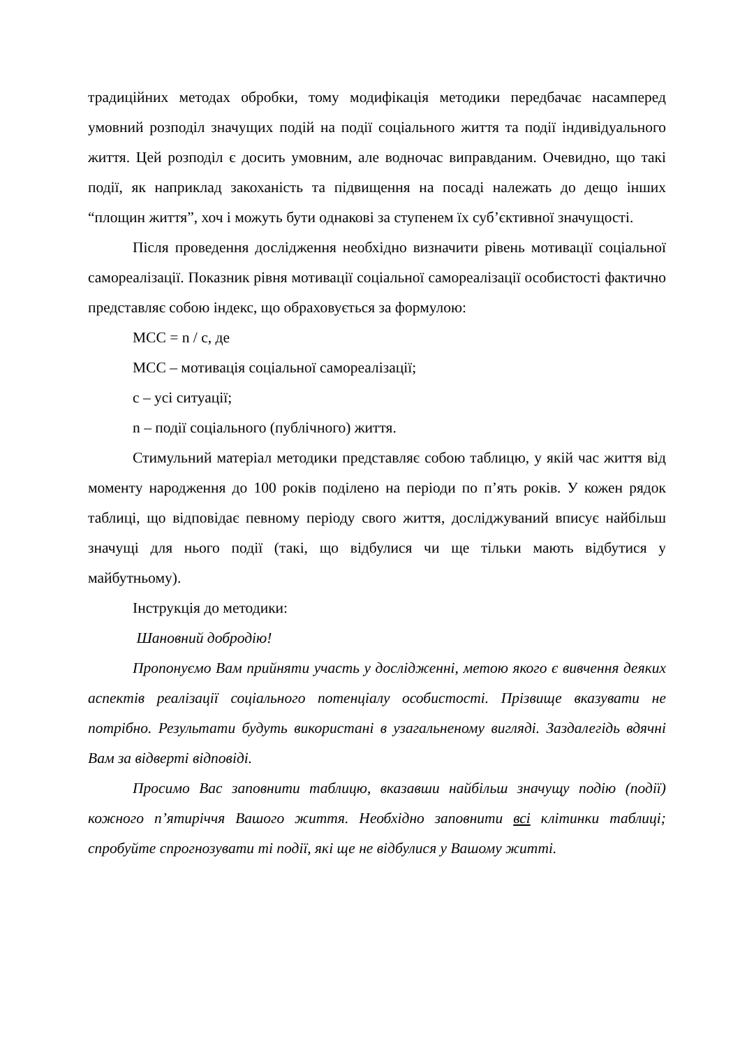традиційних методах обробки, тому модифікація методики передбачає насамперед умовний розподіл значущих подій на події соціального життя та події індивідуального життя. Цей розподіл є досить умовним, але водночас виправданим. Очевидно, що такі події, як наприклад закоханість та підвищення на посаді належать до дещо інших “площин життя”, хоч і можуть бути однакові за ступенем їх суб’єктивної значущості.
Після проведення дослідження необхідно визначити рівень мотивації соціальної самореалізації. Показник рівня мотивації соціальної самореалізації особистості фактично представляє собою індекс, що обраховується за формулою:
МСС = n / c, де
МСС – мотивація соціальної самореалізації;
с – усі ситуації;
n – події соціального (публічного) життя.
Стимульний матеріал методики представляє собою таблицю, у якій час життя від моменту народження до 100 років поділено на періоди по п’ять років. У кожен рядок таблиці, що відповідає певному періоду свого життя, досліджуваний вписує найбільш значущі для нього події (такі, що відбулися чи ще тільки мають відбутися у майбутньому).
Інструкція до методики:
Шановний добродію!
Пропонуємо Вам прийняти участь у дослідженні, метою якого є вивчення деяких аспектів реалізації соціального потенціалу особистості. Прізвище вказувати не потрібно. Результати будуть використані в узагальненому вигляді. Заздалегідь вдячні Вам за відверті відповіді.
Просимо Вас заповнити таблицю, вказавши найбільш значущу подію (події) кожного п’ятиріччя Вашого життя. Необхідно заповнити всі клітинки таблиці; спробуйте спрогнозувати ті події, які ще не відбулися у Вашому житті.